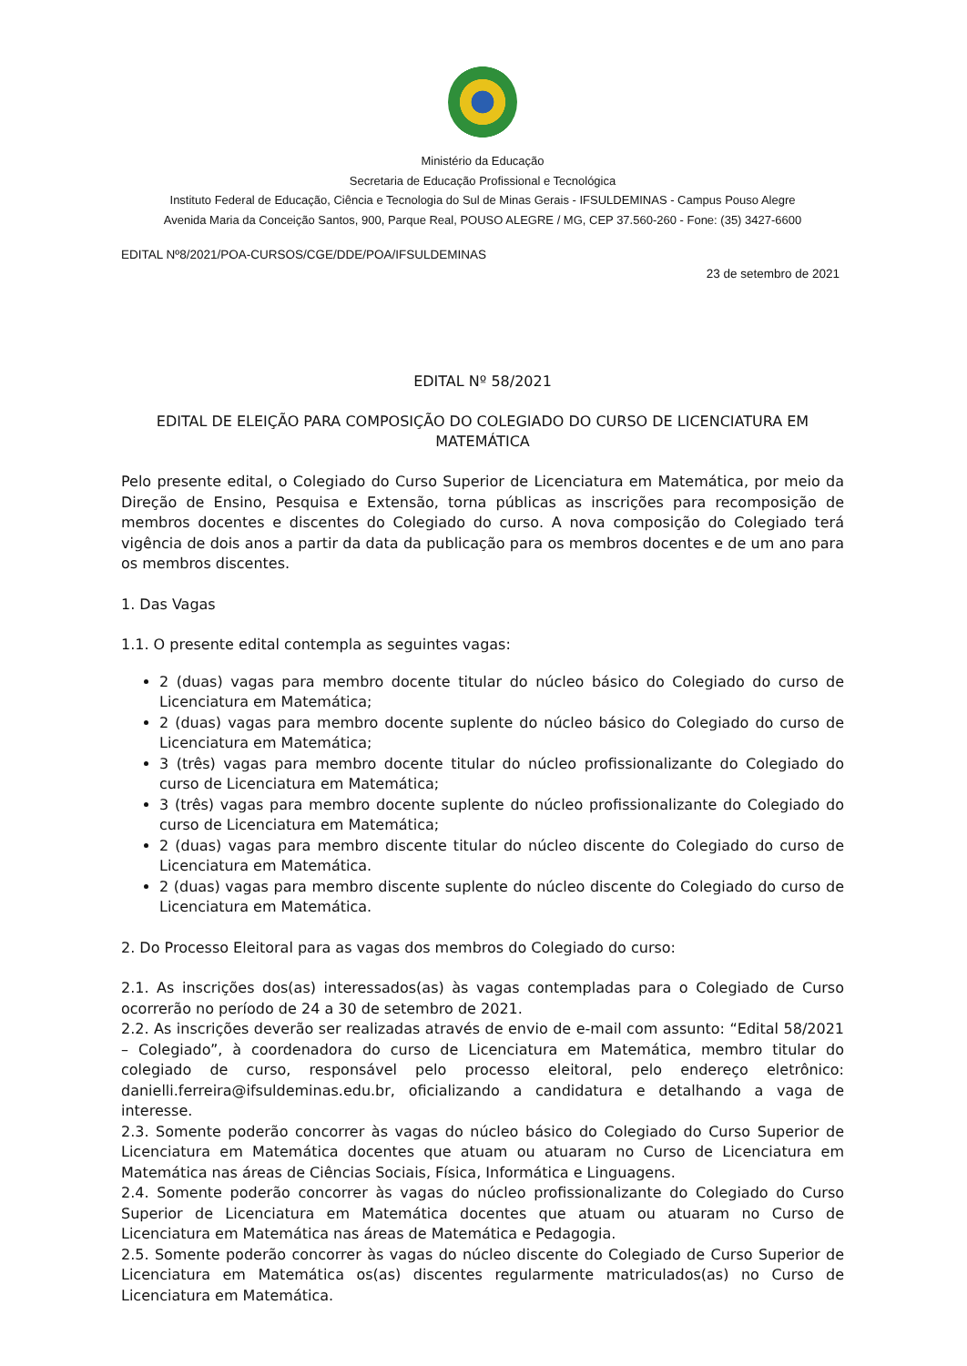Ministério da Educação
Secretaria de Educação Profissional e Tecnológica
Instituto Federal de Educação, Ciência e Tecnologia do Sul de Minas Gerais - IFSULDEMINAS - Campus Pouso Alegre
Avenida Maria da Conceição Santos, 900, Parque Real, POUSO ALEGRE / MG, CEP 37.560-260 - Fone: (35) 3427-6600
EDITAL Nº8/2021/POA-CURSOS/CGE/DDE/POA/IFSULDEMINAS
23 de setembro de 2021
EDITAL Nº 58/2021
EDITAL DE ELEIÇÃO PARA COMPOSIÇÃO DO COLEGIADO DO CURSO DE LICENCIATURA EM MATEMÁTICA
Pelo presente edital, o Colegiado do Curso Superior de Licenciatura em Matemática, por meio da Direção de Ensino, Pesquisa e Extensão, torna públicas as inscrições para recomposição de membros docentes e discentes do Colegiado do curso. A nova composição do Colegiado terá vigência de dois anos a partir da data da publicação para os membros docentes e de um ano para os membros discentes.
1. Das Vagas
1.1. O presente edital contempla as seguintes vagas:
2 (duas) vagas para membro docente titular do núcleo básico do Colegiado do curso de Licenciatura em Matemática;
2 (duas) vagas para membro docente suplente do núcleo básico do Colegiado do curso de Licenciatura em Matemática;
3 (três) vagas para membro docente titular do núcleo profissionalizante do Colegiado do curso de Licenciatura em Matemática;
3 (três) vagas para membro docente suplente do núcleo profissionalizante do Colegiado do curso de Licenciatura em Matemática;
2 (duas) vagas para membro discente titular do núcleo discente do Colegiado do curso de Licenciatura em Matemática.
2 (duas) vagas para membro discente suplente do núcleo discente do Colegiado do curso de Licenciatura em Matemática.
2. Do Processo Eleitoral para as vagas dos membros do Colegiado do curso:
2.1. As inscrições dos(as) interessados(as) às vagas contempladas para o Colegiado de Curso ocorrerão no período de 24 a 30 de setembro de 2021.
2.2. As inscrições deverão ser realizadas através de envio de e-mail com assunto: “Edital 58/2021 – Colegiado”, à coordenadora do curso de Licenciatura em Matemática, membro titular do colegiado de curso, responsável pelo processo eleitoral, pelo endereço eletrônico: danielli.ferreira@ifsuldeminas.edu.br, oficializando a candidatura e detalhando a vaga de interesse.
2.3. Somente poderão concorrer às vagas do núcleo básico do Colegiado do Curso Superior de Licenciatura em Matemática docentes que atuam ou atuaram no Curso de Licenciatura em Matemática nas áreas de Ciências Sociais, Física, Informática e Linguagens.
2.4. Somente poderão concorrer às vagas do núcleo profissionalizante do Colegiado do Curso Superior de Licenciatura em Matemática docentes que atuam ou atuaram no Curso de Licenciatura em Matemática nas áreas de Matemática e Pedagogia.
2.5. Somente poderão concorrer às vagas do núcleo discente do Colegiado de Curso Superior de Licenciatura em Matemática os(as) discentes regularmente matriculados(as) no Curso de Licenciatura em Matemática.